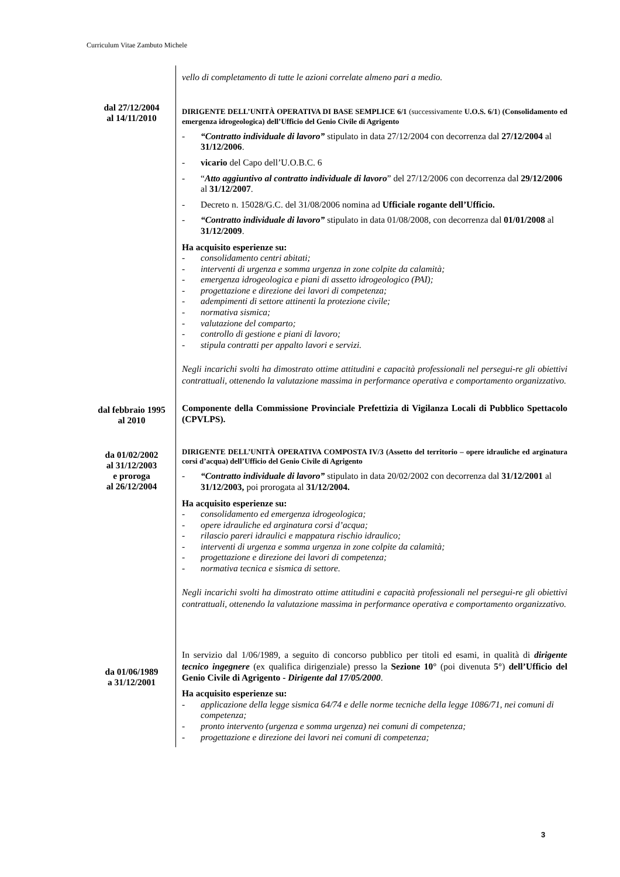Curriculum Vitae Zambuto Michele
vello di completamento di tutte le azioni correlate almeno pari a medio.
dal 27/12/2004
al 14/11/2010
DIRIGENTE DELL’UNITÀ OPERATIVA DI BASE SEMPLICE 6/1 (successivamente U.O.S. 6/1) (Consolidamento ed emergenza idrogeologica) dell’Ufficio del Genio Civile di Agrigento
- “Contratto individuale di lavoro” stipulato in data 27/12/2004 con decorrenza dal 27/12/2004 al 31/12/2006.
- vicario del Capo dell’U.O.B.C. 6
- “Atto aggiuntivo al contratto individuale di lavoro” del 27/12/2006 con decorrenza dal 29/12/2006 al 31/12/2007.
- Decreto n. 15028/G.C. del 31/08/2006 nomina ad Ufficiale rogante dell’Ufficio.
- “Contratto individuale di lavoro” stipulato in data 01/08/2008, con decorrenza dal 01/01/2008 al 31/12/2009.
Ha acquisito esperienze su:
- consolidamento centri abitati;
- interventi di urgenza e somma urgenza in zone colpite da calamità;
- emergenza idrogeologica e piani di assetto idrogeologico (PAI);
- progettazione e direzione dei lavori di competenza;
- adempimenti di settore attinenti la protezione civile;
- normativa sismica;
- valutazione del comparto;
- controllo di gestione e piani di lavoro;
- stipula contratti per appalto lavori e servizi.
Negli incarichi svolti ha dimostrato ottime attitudini e capacità professionali nel persegui-re gli obiettivi contrattuali, ottenendo la valutazione massima in performance operativa e comportamento organizzativo.
dal febbraio 1995
al 2010
Componente della Commissione Provinciale Prefettizia di Vigilanza Locali di Pubblico Spettacolo (CPVLPS).
da 01/02/2002
al 31/12/2003
e proroga
al 26/12/2004
DIRIGENTE DELL’UNITÀ OPERATIVA COMPOSTA IV/3 (Assetto del territorio – opere idrauliche ed arginatura corsi d’acqua) dell’Ufficio del Genio Civile di Agrigento
- “Contratto individuale di lavoro” stipulato in data 20/02/2002 con decorrenza dal 31/12/2001 al 31/12/2003, poi prorogata al 31/12/2004.
Ha acquisito esperienze su:
- consolidamento ed emergenza idrogeologica;
- opere idrauliche ed arginatura corsi d’acqua;
- rilascio pareri idraulici e mappatura rischio idraulico;
- interventi di urgenza e somma urgenza in zone colpite da calamità;
- progettazione e direzione dei lavori di competenza;
- normativa tecnica e sismica di settore.
Negli incarichi svolti ha dimostrato ottime attitudini e capacità professionali nel persegui-re gli obiettivi contrattuali, ottenendo la valutazione massima in performance operativa e comportamento organizzativo.
da 01/06/1989
a 31/12/2001
In servizio dal 1/06/1989, a seguito di concorso pubblico per titoli ed esami, in qualità di dirigente tecnico ingegnere (ex qualifica dirigenziale) presso la Sezione 10° (poi divenuta 5°) dell’Ufficio del Genio Civile di Agrigento - Dirigente dal 17/05/2000.
Ha acquisito esperienze su:
- applicazione della legge sismica 64/74 e delle norme tecniche della legge 1086/71, nei comuni di competenza;
- pronto intervento (urgenza e somma urgenza) nei comuni di competenza;
- progettazione e direzione dei lavori nei comuni di competenza;
3